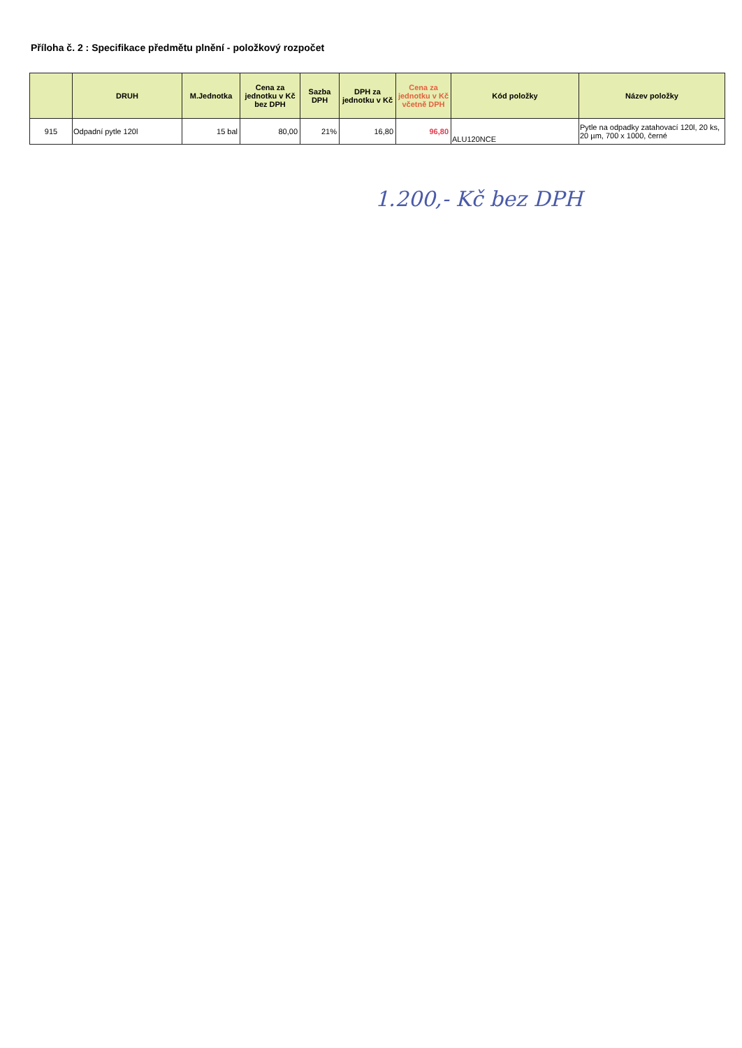Příloha č. 2 : Specifikace předmětu plnění - položkový rozpočet
| | DRUH | M.Jednotka | Cena za jednotku v Kč bez DPH | Sazba DPH | DPH za jednotku v Kč | Cena za jednotku v Kč včetně DPH | Kód položky | Název položky |
| --- | --- | --- | --- | --- | --- | --- | --- | --- |
| 915 | Odpadní pytle 120l | 15 bal | 80,00 | 21% | 16,80 | 96,80 | ALU120NCE | Pytle na odpadky zatahovací 120l, 20 ks, 20 µm, 700 x 1000, černé |
1.200,- Kč bez DPH